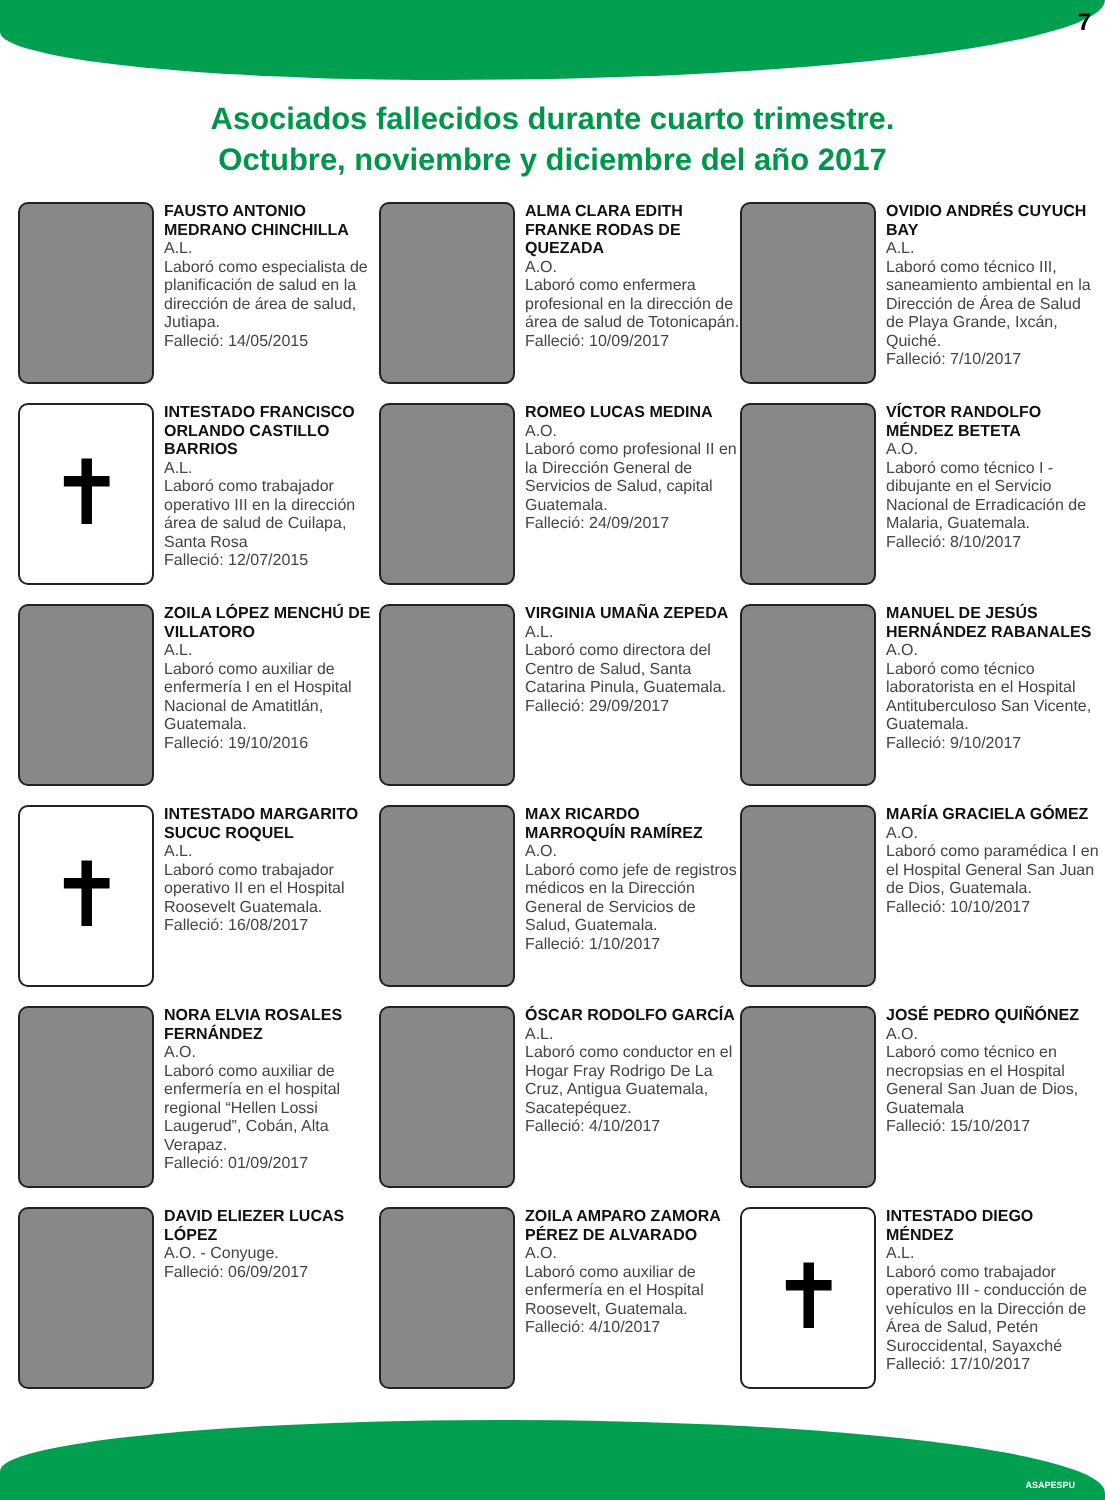7
Asociados fallecidos durante cuarto trimestre.
Octubre, noviembre y diciembre del año 2017
FAUSTO ANTONIO MEDRANO CHINCHILLA
A.L.
Laboró como especialista de planificación de salud en la dirección de área de salud, Jutiapa.
Falleció: 14/05/2015
ALMA CLARA EDITH FRANKE RODAS DE QUEZADA
A.O.
Laboró como enfermera profesional en la dirección de área de salud de Totonicapán.
Falleció: 10/09/2017
OVIDIO ANDRÉS CUYUCH BAY
A.L.
Laboró como técnico III, saneamiento ambiental en la Dirección de Área de Salud de Playa Grande, Ixcán, Quiché.
Falleció: 7/10/2017
✝
INTESTADO FRANCISCO ORLANDO CASTILLO BARRIOS
A.L.
Laboró como trabajador operativo III en la dirección área de salud de Cuilapa, Santa Rosa
Falleció: 12/07/2015
ROMEO LUCAS MEDINA
A.O.
Laboró como profesional II en la Dirección General de Servicios de Salud, capital Guatemala.
Falleció: 24/09/2017
VÍCTOR RANDOLFO MÉNDEZ BETETA
A.O.
Laboró como técnico I - dibujante en el Servicio Nacional de Erradicación de Malaria, Guatemala.
Falleció: 8/10/2017
ZOILA LÓPEZ MENCHÚ DE VILLATORO
A.L.
Laboró como auxiliar de enfermería I en el Hospital Nacional de Amatitlán, Guatemala.
Falleció: 19/10/2016
VIRGINIA UMAÑA ZEPEDA
A.L.
Laboró como directora del Centro de Salud, Santa Catarina Pinula, Guatemala.
Falleció: 29/09/2017
MANUEL DE JESÚS HERNÁNDEZ RABANALES
A.O.
Laboró como técnico laboratorista en el Hospital Antituberculoso San Vicente, Guatemala.
Falleció: 9/10/2017
✝
INTESTADO MARGARITO SUCUC ROQUEL
A.L.
Laboró como trabajador operativo II en el Hospital Roosevelt Guatemala.
Falleció: 16/08/2017
MAX RICARDO MARROQUÍN RAMÍREZ
A.O.
Laboró como jefe de registros médicos en la Dirección General de Servicios de Salud, Guatemala.
Falleció: 1/10/2017
MARÍA GRACIELA GÓMEZ
A.O.
Laboró como paramédica I en el Hospital General San Juan de Dios, Guatemala.
Falleció: 10/10/2017
NORA ELVIA ROSALES FERNÁNDEZ
A.O.
Laboró como auxiliar de enfermería en el hospital regional “Hellen Lossi Laugerud”, Cobán, Alta Verapaz.
Falleció: 01/09/2017
ÓSCAR RODOLFO GARCÍA
A.L.
Laboró como conductor en el Hogar Fray Rodrigo De La Cruz, Antigua Guatemala, Sacatepéquez.
Falleció: 4/10/2017
JOSÉ PEDRO QUIÑÓNEZ
A.O.
Laboró como técnico en necropsias en el Hospital General San Juan de Dios, Guatemala
Falleció: 15/10/2017
DAVID ELIEZER LUCAS LÓPEZ
A.O. - Conyuge.
Falleció: 06/09/2017
ZOILA AMPARO ZAMORA PÉREZ DE ALVARADO
A.O.
Laboró como auxiliar de enfermería en el Hospital Roosevelt, Guatemala.
Falleció: 4/10/2017
✝
INTESTADO DIEGO MÉNDEZ
A.L.
Laboró como trabajador operativo III - conducción de vehículos en la Dirección de Área de Salud, Petén Suroccidental, Sayaxché
Falleció: 17/10/2017
ASAPESPU